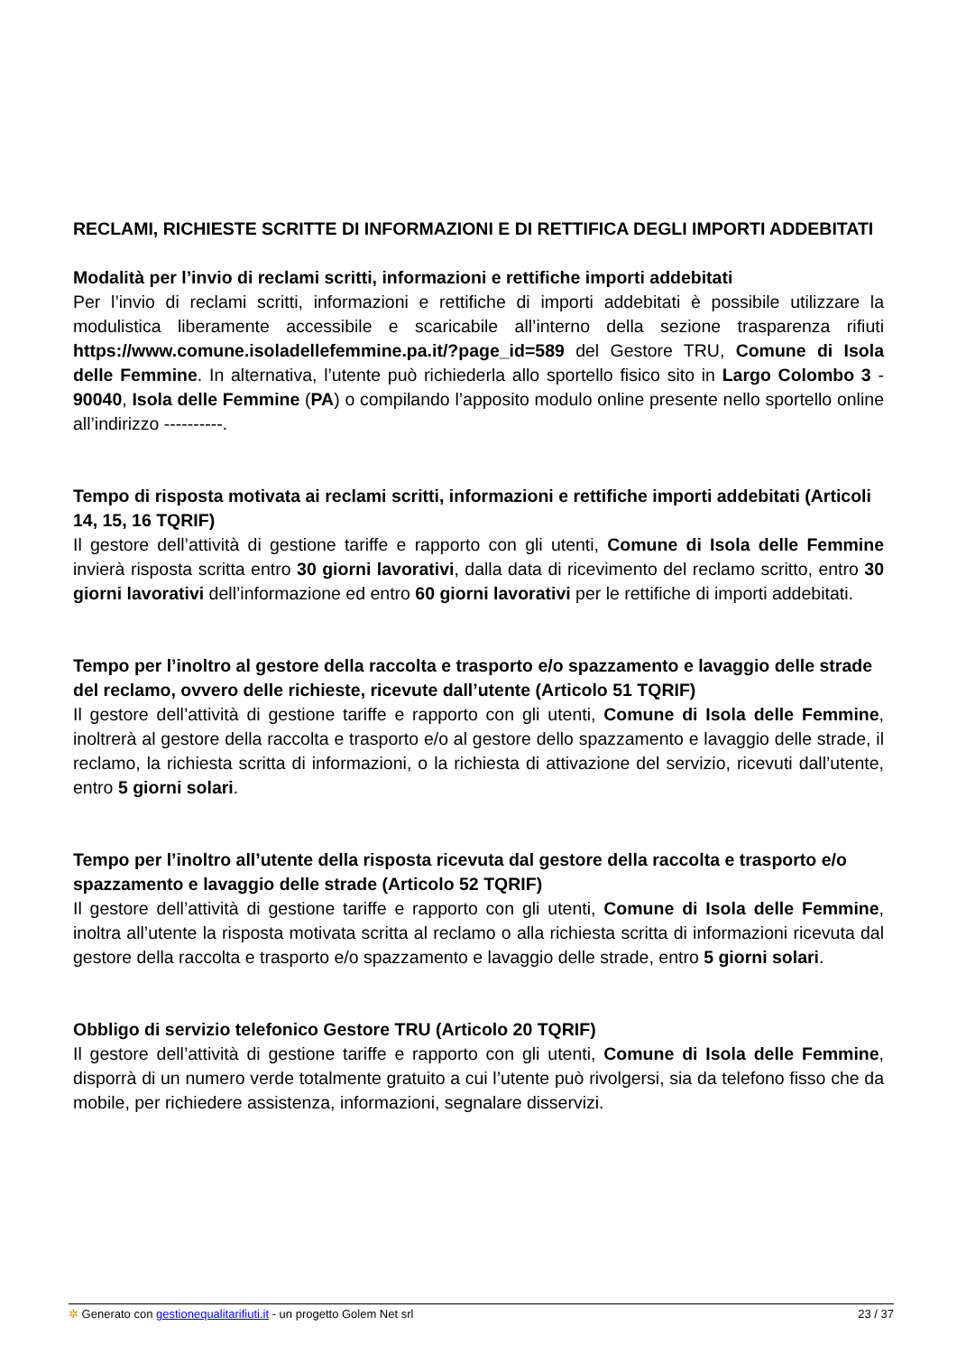RECLAMI, RICHIESTE SCRITTE DI INFORMAZIONI E DI RETTIFICA DEGLI IMPORTI ADDEBITATI
Modalità per l’invio di reclami scritti, informazioni e rettifiche importi addebitati
Per l’invio di reclami scritti, informazioni e rettifiche di importi addebitati è possibile utilizzare la modulistica liberamente accessibile e scaricabile all’interno della sezione trasparenza rifiuti https://www.comune.isoladellefemmine.pa.it/?page_id=589 del Gestore TRU, Comune di Isola delle Femmine. In alternativa, l’utente può richiederla allo sportello fisico sito in Largo Colombo 3 - 90040, Isola delle Femmine (PA) o compilando l’apposito modulo online presente nello sportello online all’indirizzo ----------.
Tempo di risposta motivata ai reclami scritti, informazioni e rettifiche importi addebitati (Articoli 14, 15, 16 TQRIF)
Il gestore dell’attività di gestione tariffe e rapporto con gli utenti, Comune di Isola delle Femmine invierà risposta scritta entro 30 giorni lavorativi, dalla data di ricevimento del reclamo scritto, entro 30 giorni lavorativi dell’informazione ed entro 60 giorni lavorativi per le rettifiche di importi addebitati.
Tempo per l’inoltro al gestore della raccolta e trasporto e/o spazzamento e lavaggio delle strade del reclamo, ovvero delle richieste, ricevute dall’utente (Articolo 51 TQRIF)
Il gestore dell’attività di gestione tariffe e rapporto con gli utenti, Comune di Isola delle Femmine, inoltrerà al gestore della raccolta e trasporto e/o al gestore dello spazzamento e lavaggio delle strade, il reclamo, la richiesta scritta di informazioni, o la richiesta di attivazione del servizio, ricevuti dall’utente, entro 5 giorni solari.
Tempo per l’inoltro all’utente della risposta ricevuta dal gestore della raccolta e trasporto e/o spazzamento e lavaggio delle strade (Articolo 52 TQRIF)
Il gestore dell’attività di gestione tariffe e rapporto con gli utenti, Comune di Isola delle Femmine, inoltra all’utente la risposta motivata scritta al reclamo o alla richiesta scritta di informazioni ricevuta dal gestore della raccolta e trasporto e/o spazzamento e lavaggio delle strade, entro 5 giorni solari.
Obbligo di servizio telefonico Gestore TRU (Articolo 20 TQRIF)
Il gestore dell’attività di gestione tariffe e rapporto con gli utenti, Comune di Isola delle Femmine, disporrà di un numero verde totalmente gratuito a cui l’utente può rivolgersi, sia da telefono fisso che da mobile, per richiedere assistenza, informazioni, segnalare disservizi.
✲ Generato con gestionequalitarifiuti.it - un progetto Golem Net srl 23 / 37